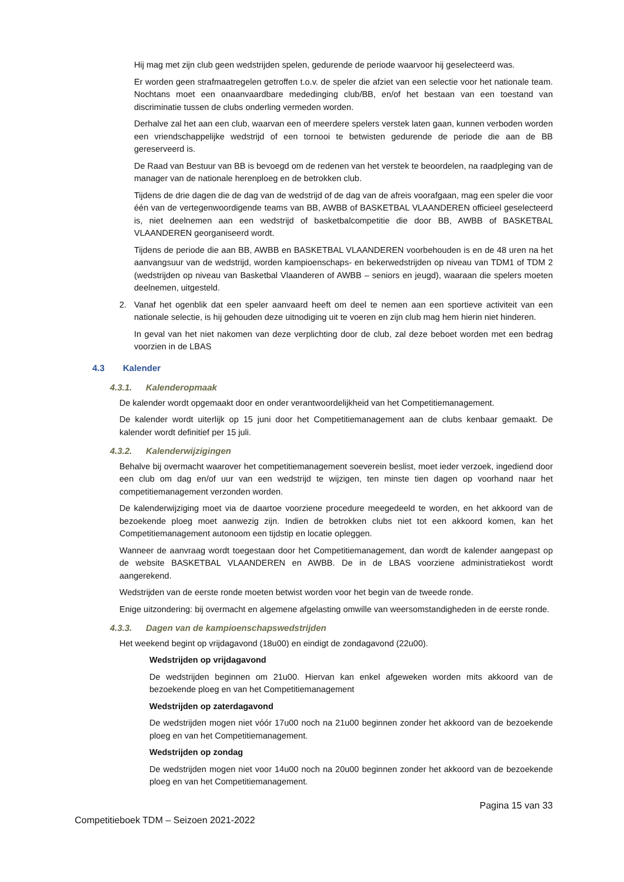Hij mag met zijn club geen wedstrijden spelen, gedurende de periode waarvoor hij geselecteerd was.
Er worden geen strafmaatregelen getroffen t.o.v. de speler die afziet van een selectie voor het nationale team. Nochtans moet een onaanvaardbare mededinging club/BB, en/of het bestaan van een toestand van discriminatie tussen de clubs onderling vermeden worden.
Derhalve zal het aan een club, waarvan een of meerdere spelers verstek laten gaan, kunnen verboden worden een vriendschappelijke wedstrijd of een tornooi te betwisten gedurende de periode die aan de BB gereserveerd is.
De Raad van Bestuur van BB is bevoegd om de redenen van het verstek te beoordelen, na raadpleging van de manager van de nationale herenploeg en de betrokken club.
Tijdens de drie dagen die de dag van de wedstrijd of de dag van de afreis voorafgaan, mag een speler die voor één van de vertegenwoordigende teams van BB, AWBB of BASKETBAL VLAANDEREN officieel geselecteerd is, niet deelnemen aan een wedstrijd of basketbalcompetitie die door BB, AWBB of BASKETBAL VLAANDEREN georganiseerd wordt.
Tijdens de periode die aan BB, AWBB en BASKETBAL VLAANDEREN voorbehouden is en de 48 uren na het aanvangsuur van de wedstrijd, worden kampioenschaps- en bekerwedstrijden op niveau van TDM1 of TDM 2 (wedstrijden op niveau van Basketbal Vlaanderen of AWBB – seniors en jeugd), waaraan die spelers moeten deelnemen, uitgesteld.
2. Vanaf het ogenblik dat een speler aanvaard heeft om deel te nemen aan een sportieve activiteit van een nationale selectie, is hij gehouden deze uitnodiging uit te voeren en zijn club mag hem hierin niet hinderen.
In geval van het niet nakomen van deze verplichting door de club, zal deze beboet worden met een bedrag voorzien in de LBAS
4.3 Kalender
4.3.1. Kalenderopmaak
De kalender wordt opgemaakt door en onder verantwoordelijkheid van het Competitiemanagement.
De kalender wordt uiterlijk op 15 juni door het Competitiemanagement aan de clubs kenbaar gemaakt. De kalender wordt definitief per 15 juli.
4.3.2. Kalenderwijzigingen
Behalve bij overmacht waarover het competitiemanagement soeverein beslist, moet ieder verzoek, ingediend door een club om dag en/of uur van een wedstrijd te wijzigen, ten minste tien dagen op voorhand naar het competitiemanagement verzonden worden.
De kalenderwijziging moet via de daartoe voorziene procedure meegedeeld te worden, en het akkoord van de bezoekende ploeg moet aanwezig zijn. Indien de betrokken clubs niet tot een akkoord komen, kan het Competitiemanagement autonoom een tijdstip en locatie opleggen.
Wanneer de aanvraag wordt toegestaan door het Competitiemanagement, dan wordt de kalender aangepast op de website BASKETBAL VLAANDEREN en AWBB. De in de LBAS voorziene administratiekost wordt aangerekend.
Wedstrijden van de eerste ronde moeten betwist worden voor het begin van de tweede ronde.
Enige uitzondering: bij overmacht en algemene afgelasting omwille van weersomstandigheden in de eerste ronde.
4.3.3. Dagen van de kampioenschapswedstrijden
Het weekend begint op vrijdagavond (18u00) en eindigt de zondagavond (22u00).
Wedstrijden op vrijdagavond
De wedstrijden beginnen om 21u00. Hiervan kan enkel afgeweken worden mits akkoord van de bezoekende ploeg en van het Competitiemanagement
Wedstrijden op zaterdagavond
De wedstrijden mogen niet vóór 17u00 noch na 21u00 beginnen zonder het akkoord van de bezoekende ploeg en van het Competitiemanagement.
Wedstrijden op zondag
De wedstrijden mogen niet voor 14u00 noch na 20u00 beginnen zonder het akkoord van de bezoekende ploeg en van het Competitiemanagement.
Pagina 15 van 33
Competitieboek TDM – Seizoen 2021-2022